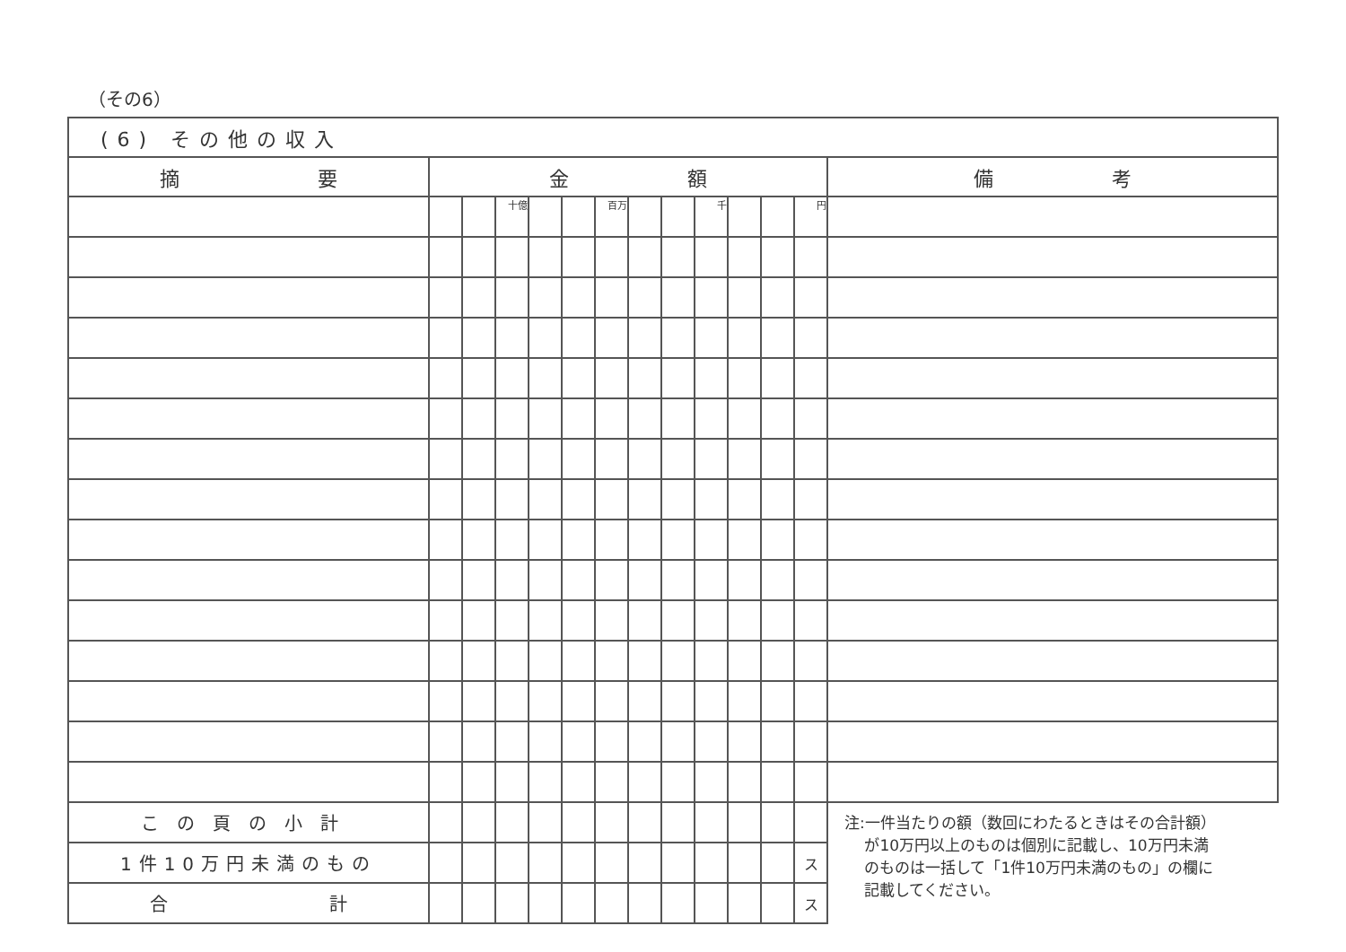（その6）
| (6) その他の収入 | | | | | | | | | | | | | |
| 摘 要 | 金 額 | | | | | | | | | | | | 備 考 |
| | | | 十億 | | | 百万 | | | 千 | | | 円 | |
| この頁の小計 | | | | | | | | | | | | | 注:一件当たりの額（数回にわたるときはその合計額） が10万円以上のものは個別に記載し、10万円未満 のものは一括して「1件10万円未満のもの」の欄に 記載してください。 |
| 1件10万円未満のもの | | | | | | | | | | | | ス | |
| 合 計 | | | | | | | | | | | | ス | |